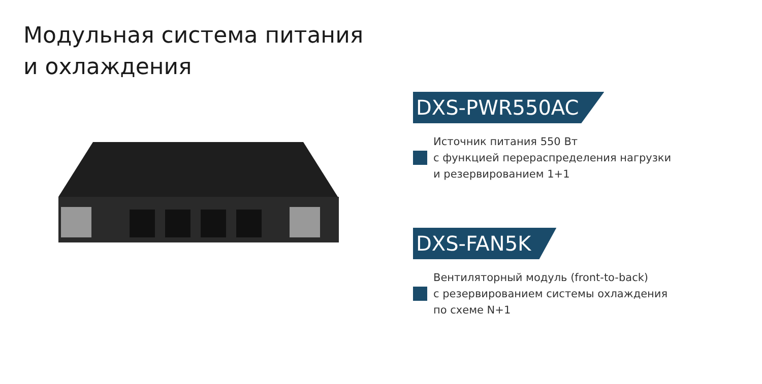Модульная система питания
и охлаждения
DXS-PWR550AC
Источник питания 550 Вт
с функцией перераспределения нагрузки
и резервированием 1+1
DXS-FAN5K
Вентиляторный модуль (front-to-back)
с резервированием системы охлаждения
по схеме N+1